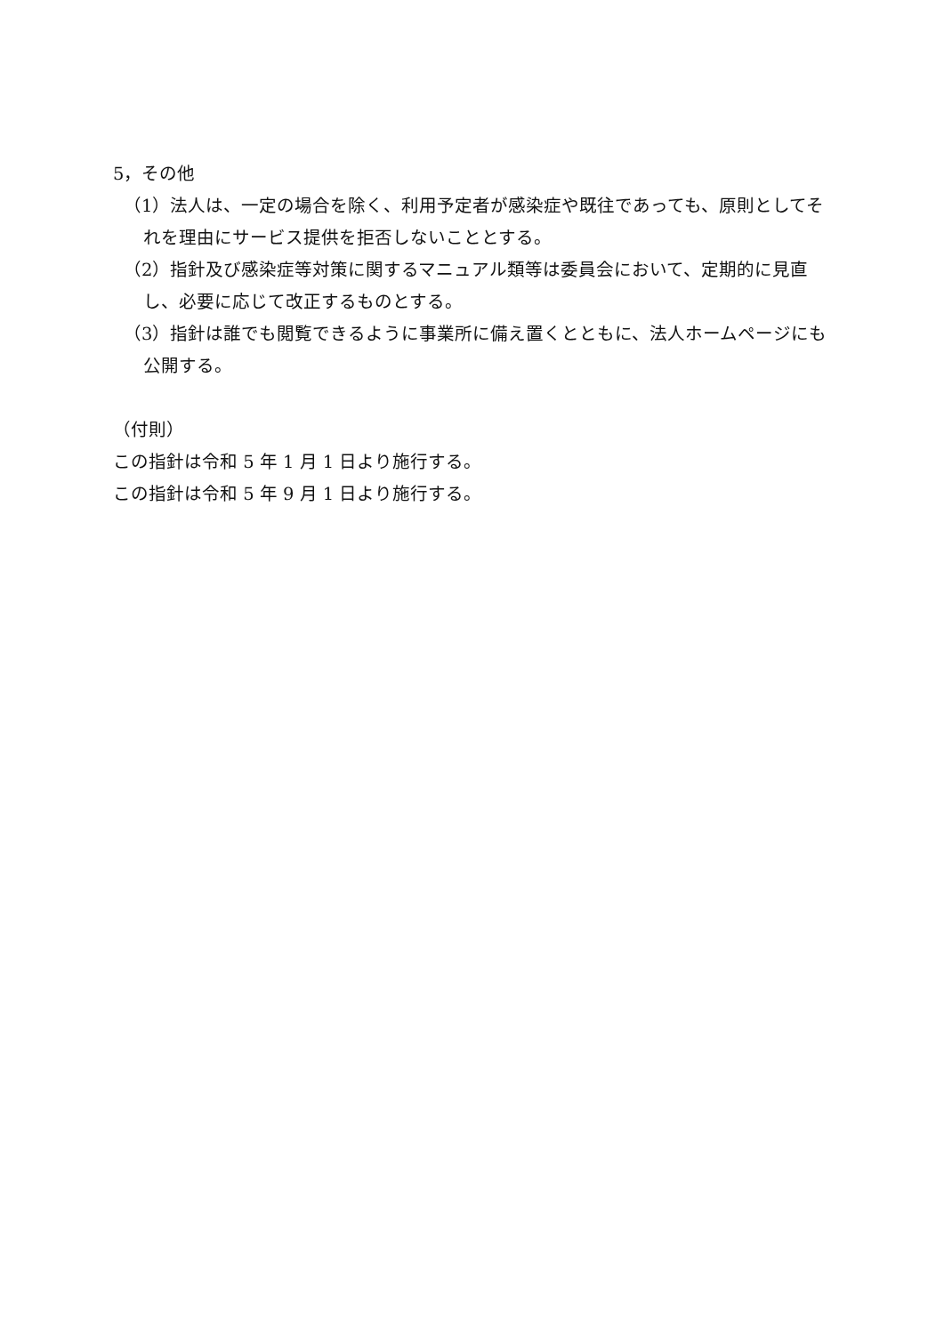5，その他
（1）法人は、一定の場合を除く、利用予定者が感染症や既往であっても、原則としてそれを理由にサービス提供を拒否しないこととする。
（2）指針及び感染症等対策に関するマニュアル類等は委員会において、定期的に見直し、必要に応じて改正するものとする。
（3）指針は誰でも閲覧できるように事業所に備え置くとともに、法人ホームページにも公開する。
（付則）
この指針は令和 5 年 1 月 1 日より施行する。
この指針は令和 5 年 9 月 1 日より施行する。